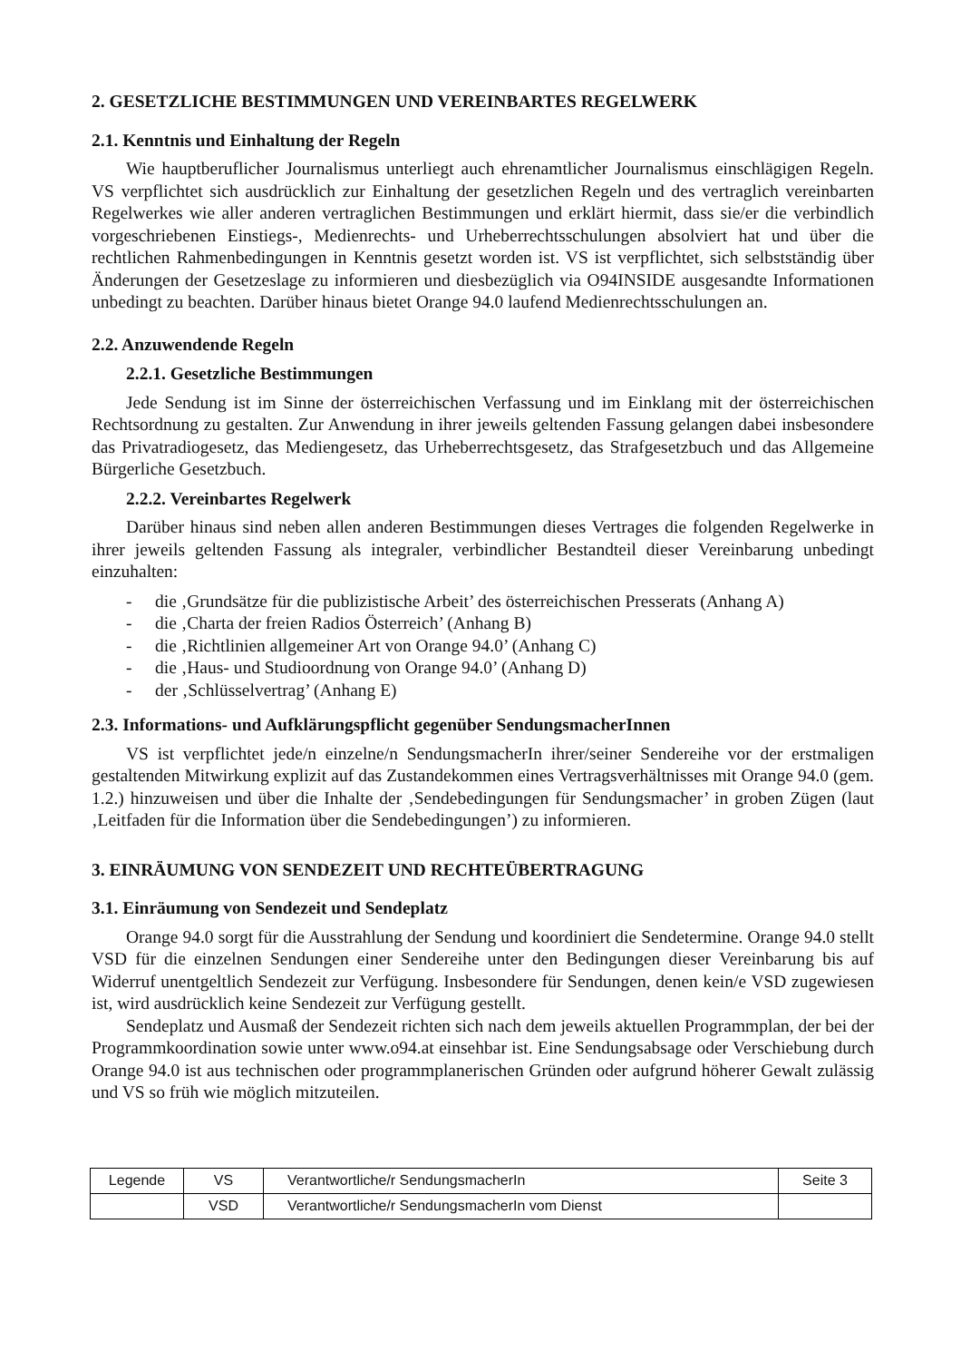2. GESETZLICHE BESTIMMUNGEN UND VEREINBARTES REGELWERK
2.1. Kenntnis und Einhaltung der Regeln
Wie hauptberuflicher Journalismus unterliegt auch ehrenamtlicher Journalismus einschlägigen Regeln. VS verpflichtet sich ausdrücklich zur Einhaltung der gesetzlichen Regeln und des vertraglich vereinbarten Regelwerkes wie aller anderen vertraglichen Bestimmungen und erklärt hiermit, dass sie/er die verbindlich vorgeschriebenen Einstiegs-, Medienrechts- und Urheberrechtsschulungen absolviert hat und über die rechtlichen Rahmenbedingungen in Kenntnis gesetzt worden ist. VS ist verpflichtet, sich selbstständig über Änderungen der Gesetzeslage zu informieren und diesbezüglich via O94INSIDE ausgesandte Informationen unbedingt zu beachten. Darüber hinaus bietet Orange 94.0 laufend Medienrechtsschulungen an.
2.2. Anzuwendende Regeln
2.2.1. Gesetzliche Bestimmungen
Jede Sendung ist im Sinne der österreichischen Verfassung und im Einklang mit der österreichischen Rechtsordnung zu gestalten. Zur Anwendung in ihrer jeweils geltenden Fassung gelangen dabei insbesondere das Privatradiogesetz, das Mediengesetz, das Urheberrechtsgesetz, das Strafgesetzbuch und das Allgemeine Bürgerliche Gesetzbuch.
2.2.2. Vereinbartes Regelwerk
Darüber hinaus sind neben allen anderen Bestimmungen dieses Vertrages die folgenden Regelwerke in ihrer jeweils geltenden Fassung als integraler, verbindlicher Bestandteil dieser Vereinbarung unbedingt einzuhalten:
- die ‚Grundsätze für die publizistische Arbeit’ des österreichischen Presserats (Anhang A)
- die ‚Charta der freien Radios Österreich’ (Anhang B)
- die ‚Richtlinien allgemeiner Art von Orange 94.0’ (Anhang C)
- die ‚Haus- und Studioordnung von Orange 94.0’ (Anhang D)
- der ‚Schlüsselvertrag’ (Anhang E)
2.3. Informations- und Aufklärungspflicht gegenüber SendungsmacherInnen
VS ist verpflichtet jede/n einzelne/n SendungsmacherIn ihrer/seiner Sendereihe vor der erstmaligen gestaltenden Mitwirkung explizit auf das Zustandekommen eines Vertragsverhältnisses mit Orange 94.0 (gem. 1.2.) hinzuweisen und über die Inhalte der ‚Sendebedingungen für Sendungsmacher’ in groben Zügen (laut ‚Leitfaden für die Information über die Sendebedingungen’) zu informieren.
3. EINRÄUMUNG VON SENDEZEIT UND RECHTEÜBERTRAGUNG
3.1. Einräumung von Sendezeit und Sendeplatz
Orange 94.0 sorgt für die Ausstrahlung der Sendung und koordiniert die Sendetermine. Orange 94.0 stellt VSD für die einzelnen Sendungen einer Sendereihe unter den Bedingungen dieser Vereinbarung bis auf Widerruf unentgeltlich Sendezeit zur Verfügung. Insbesondere für Sendungen, denen kein/e VSD zugewiesen ist, wird ausdrücklich keine Sendezeit zur Verfügung gestellt.
Sendeplatz und Ausmaß der Sendezeit richten sich nach dem jeweils aktuellen Programmplan, der bei der Programmkoordination sowie unter www.o94.at einsehbar ist. Eine Sendungsabsage oder Verschiebung durch Orange 94.0 ist aus technischen oder programmplanerischen Gründen oder aufgrund höherer Gewalt zulässig und VS so früh wie möglich mitzuteilen.
| Legende | VS | Verantwortliche/r SendungsmacherIn | Seite 3 |
| | VSD | Verantwortliche/r SendungsmacherIn vom Dienst | |